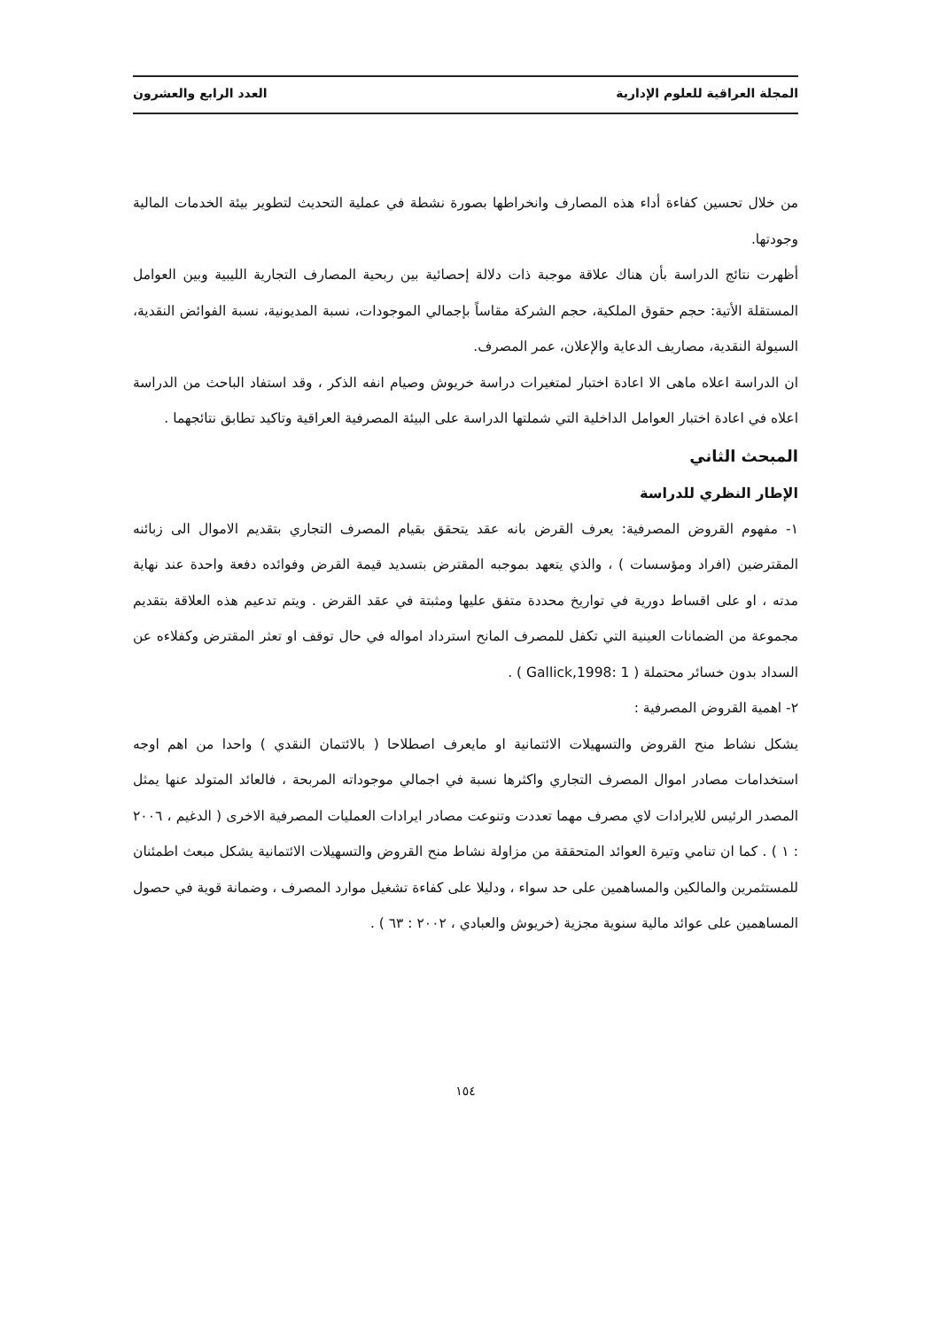المجلة العراقية للعلوم الإدارية العدد الرابع والعشرون
من خلال تحسين كفاءة أداء هذه المصارف وانخراطها بصورة نشطة في عملية التحديث لتطوير بيئة الخدمات المالية وجودتها.
أظهرت نتائج الدراسة بأن هناك علاقة موجبة ذات دلالة إحصائية بين ربحية المصارف التجارية الليبية وبين العوامل المستقلة الأتية: حجم حقوق الملكية، حجم الشركة مقاساً بإجمالي الموجودات، نسبة المديونية، نسبة الفوائض النقدية، السيولة النقدية، مصاريف الدعاية والإعلان، عمر المصرف.
ان الدراسة اعلاه ماهى الا اعادة اختبار لمتغيرات دراسة خريوش وصيام انفه الذكر ، وقد استفاد الباحث من الدراسة اعلاه في اعادة اختبار العوامل الداخلية التي شملتها الدراسة على البيئة المصرفية العراقية وتاكيد تطابق نتائجهما .
المبحث الثاني
الإطار النظري للدراسة
١- مفهوم القروض المصرفية: يعرف القرض بانه عقد يتحقق بقيام المصرف التجاري بتقديم الاموال الى زبائنه المقترضين (افراد ومؤسسات ) ، والذي يتعهد بموجبه المقترض بتسديد قيمة القرض وفوائده دفعة واحدة عند نهاية مدته ، او على اقساط دورية في تواريخ محددة متفق عليها ومثبتة في عقد القرض . ويتم تدعيم هذه العلاقة بتقديم مجموعة من الضمانات العينية التي تكفل للمصرف المانح استرداد امواله في حال توقف او تعثر المقترض وكفلاءه عن السداد بدون خسائر محتملة ( Gallick,1998: 1 ) .
٢- اهمية القروض المصرفية :
يشكل نشاط منح القروض والتسهيلات الائتمانية او مايعرف اصطلاحا ( بالائتمان النقدي ) واحدا من اهم اوجه استخدامات مصادر اموال المصرف التجاري واكثرها نسبة في اجمالي موجوداته المربحة ، فالعائد المتولد عنها يمثل المصدر الرئيس للايرادات لاي مصرف مهما تعددت وتنوعت مصادر ايرادات العمليات المصرفية الاخرى ( الدغيم ، ٢٠٠٦ : ١ ) . كما ان تنامي وتيرة العوائد المتحققة من مزاولة نشاط منح القروض والتسهيلات الائتمانية يشكل مبعث اطمئنان للمستثمرين والمالكين والمساهمين على حد سواء ، ودليلا على كفاءة تشغيل موارد المصرف ، وضمانة قوية في حصول المساهمين على عوائد مالية سنوية مجزية (خريوش والعبادي ، ٢٠٠٢ : ٦٣ ) .
١٥٤